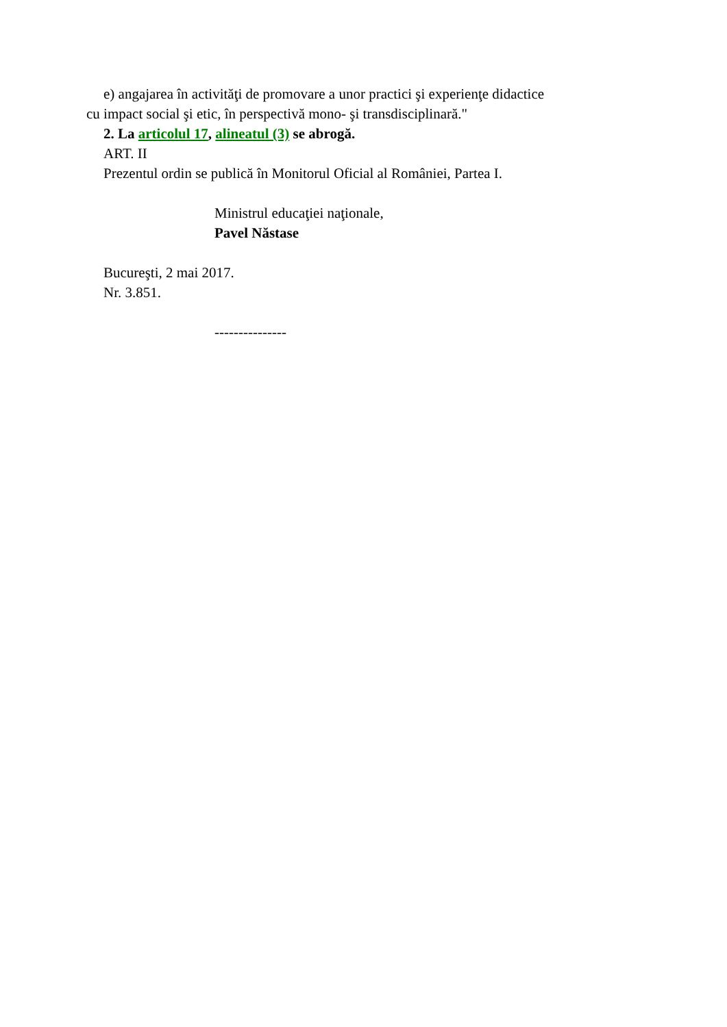e) angajarea în activităţi de promovare a unor practici şi experienţe didactice
cu impact social şi etic, în perspectivă mono- şi transdisciplinară."
2. La articolul 17, alineatul (3) se abrogă.
ART. II
Prezentul ordin se publică în Monitorul Oficial al României, Partea I.
Ministrul educaţiei naţionale,
Pavel Năstase
Bucureşti, 2 mai 2017.
Nr. 3.851.
---------------